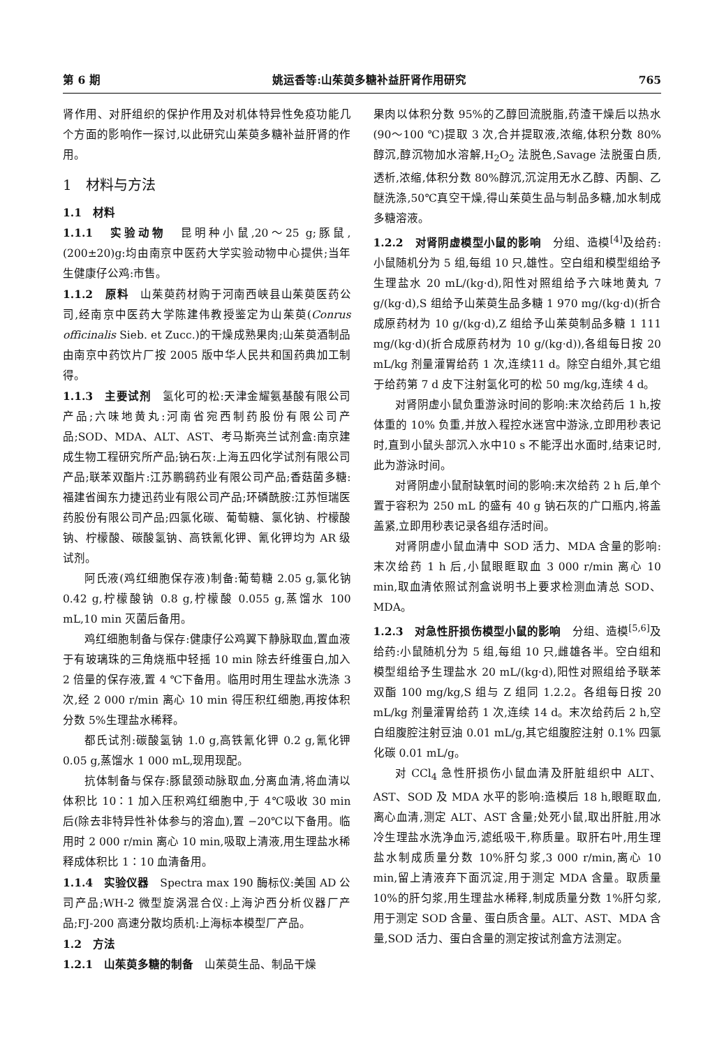第 6 期 姚运香等:山茱萸多糖补益肝肾作用研究 765
肾作用、对肝组织的保护作用及对机体特异性免疫功能几个方面的影响作一探讨,以此研究山茱萸多糖补益肝肾的作用。
1　材料与方法
1.1　材料
1.1.1　实验动物　昆明种小鼠,20～25 g;豚鼠,(200±20)g:均由南京中医药大学实验动物中心提供;当年生健康仔公鸡:市售。
1.1.2　原料　山茱萸药材购于河南西峡县山茱萸医药公司,经南京中医药大学陈建伟教授鉴定为山茱萸(Conrus officinalis Sieb. et Zucc.)的干燥成熟果肉;山茱萸酒制品由南京中药饮片厂按 2005 版中华人民共和国药典加工制得。
1.1.3　主要试剂　氢化可的松:天津金耀氨基酸有限公司产品;六味地黄丸:河南省宛西制药股份有限公司产品;SOD、MDA、ALT、AST、考马斯亮兰试剂盒:南京建成生物工程研究所产品;钠石灰:上海五四化学试剂有限公司产品;联苯双酯片:江苏鹏鹞药业有限公司产品;香菇菌多糖:福建省闽东力捷迅药业有限公司产品;环磷酰胺:江苏恒瑞医药股份有限公司产品;四氯化碳、葡萄糖、氯化钠、柠檬酸钠、柠檬酸、碳酸氢钠、高铁氰化钾、氰化钾均为 AR 级试剂。
阿氏液(鸡红细胞保存液)制备:葡萄糖 2.05 g,氯化钠 0.42 g,柠檬酸钠 0.8 g,柠檬酸 0.055 g,蒸馏水 100 mL,10 min 灭菌后备用。
鸡红细胞制备与保存:健康仔公鸡翼下静脉取血,置血液于有玻璃珠的三角烧瓶中轻摇 10 min 除去纤维蛋白,加入 2 倍量的保存液,置 4 ℃下备用。临用时用生理盐水洗涤 3 次,经 2 000 r/min 离心 10 min 得压积红细胞,再按体积分数 5%生理盐水稀释。
都氏试剂:碳酸氢钠 1.0 g,高铁氰化钾 0.2 g,氰化钾 0.05 g,蒸馏水 1 000 mL,现用现配。
抗体制备与保存:豚鼠颈动脉取血,分离血清,将血清以体积比 10∶1 加入压积鸡红细胞中,于 4℃吸收 30 min 后(除去非特异性补体参与的溶血),置 −20℃以下备用。临用时 2 000 r/min 离心 10 min,吸取上清液,用生理盐水稀释成体积比 1∶10 血清备用。
1.1.4　实验仪器　Spectra max 190 酶标仪:美国 AD 公司产品;WH-2 微型旋涡混合仪:上海沪西分析仪器厂产品;FJ-200 高速分散均质机:上海标本模型厂产品。
1.2　方法
1.2.1　山茱萸多糖的制备　山茱萸生品、制品干燥
果肉以体积分数 95%的乙醇回流脱脂,药渣干燥后以热水(90～100 ℃)提取 3 次,合并提取液,浓缩,体积分数 80%醇沉,醇沉物加水溶解,H<sub>2</sub>O<sub>2</sub> 法脱色,Savage 法脱蛋白质,透析,浓缩,体积分数 80%醇沉,沉淀用无水乙醇、丙酮、乙醚洗涤,50℃真空干燥,得山茱萸生品与制品多糖,加水制成多糖溶液。
1.2.2　对肾阴虚模型小鼠的影响　分组、造模<sup>[4]</sup>及给药:小鼠随机分为 5 组,每组 10 只,雄性。空白组和模型组给予生理盐水 20 mL/(kg·d),阳性对照组给予六味地黄丸 7 g/(kg·d),S 组给予山茱萸生品多糖 1 970 mg/(kg·d)(折合成原药材为 10 g/(kg·d),Z 组给予山茱萸制品多糖 1 111 mg/(kg·d)(折合成原药材为 10 g/(kg·d)),各组每日按 20 mL/kg 剂量灌胃给药 1 次,连续11 d。除空白组外,其它组于给药第 7 d 皮下注射氢化可的松 50 mg/kg,连续 4 d。
对肾阴虚小鼠负重游泳时间的影响:末次给药后 1 h,按体重的 10% 负重,并放入程控水迷宫中游泳,立即用秒表记时,直到小鼠头部沉入水中10 s 不能浮出水面时,结束记时,此为游泳时间。
对肾阴虚小鼠耐缺氧时间的影响:末次给药 2 h 后,单个置于容积为 250 mL 的盛有 40 g 钠石灰的广口瓶内,将盖盖紧,立即用秒表记录各组存活时间。
对肾阴虚小鼠血清中 SOD 活力、MDA 含量的影响:末次给药 1 h 后,小鼠眼眶取血 3 000 r/min 离心 10 min,取血清依照试剂盒说明书上要求检测血清总 SOD、MDA。
1.2.3　对急性肝损伤模型小鼠的影响　分组、造模<sup>[5,6]</sup>及给药:小鼠随机分为 5 组,每组 10 只,雌雄各半。空白组和模型组给予生理盐水 20 mL/(kg·d),阳性对照组给予联苯双酯 100 mg/kg,S 组与 Z 组同 1.2.2。各组每日按 20 mL/kg 剂量灌胃给药 1 次,连续 14 d。末次给药后 2 h,空白组腹腔注射豆油 0.01 mL/g,其它组腹腔注射 0.1% 四氯化碳 0.01 mL/g。
对 CCl<sub>4</sub> 急性肝损伤小鼠血清及肝脏组织中 ALT、AST、SOD 及 MDA 水平的影响:造模后 18 h,眼眶取血,离心血清,测定 ALT、AST 含量;处死小鼠,取出肝脏,用冰冷生理盐水洗净血污,滤纸吸干,称质量。取肝右叶,用生理盐水制成质量分数 10%肝匀浆,3 000 r/min,离心 10 min,留上清液弃下面沉淀,用于测定 MDA 含量。取质量 10%的肝匀浆,用生理盐水稀释,制成质量分数 1%肝匀浆,用于测定 SOD 含量、蛋白质含量。ALT、AST、MDA 含量,SOD 活力、蛋白含量的测定按试剂盒方法测定。